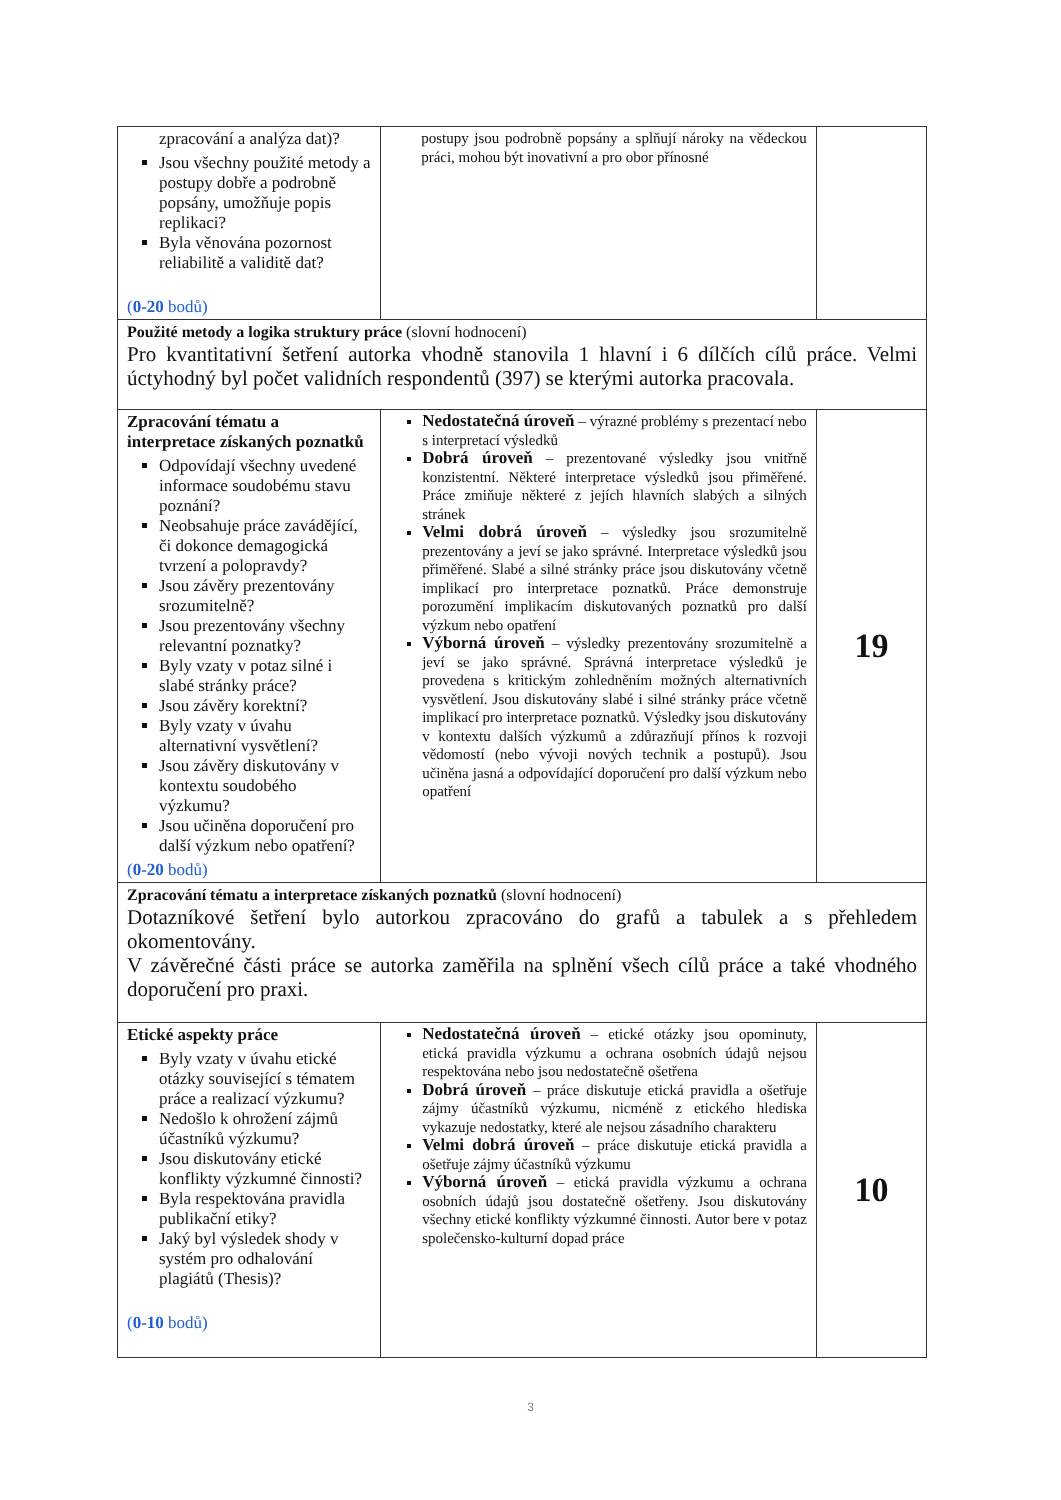| zpracování a analýza dat)? Jsou všechny použité metody a postupy dobře a podrobně popsány, umožňuje popis replikaci? Byla věnována pozornost reliabilitě a validitě dat? ( 0-20 bodů) | postupy jsou podrobně popsány a splňují nároky na vědeckou práci, mohou být inovativní a pro obor přínosné | |
| Použité metody a logika struktury práce (slovní hodnocení) Pro kvantitativní šetření autorka vhodně stanovila 1 hlavní i 6 dílčích cílů práce. Velmi úctyhodný byl počet validních respondentů (397) se kterými autorka pracovala. | | |
| Zpracování tématu a interpretace získaných poznatků Odpovídají všechny uvedené informace soudobému stavu poznání? Neobsahuje práce zavádějící, či dokonce demagogická tvrzení a polopravdy? Jsou závěry prezentovány srozumitelně? Jsou prezentovány všechny relevantní poznatky? Byly vzaty v potaz silné i slabé stránky práce? Jsou závěry korektní? Byly vzaty v úvahu alternativní vysvětlení? Jsou závěry diskutovány v kontextu soudobého výzkumu? Jsou učiněna doporučení pro další výzkum nebo opatření? ( 0-20 bodů) | Nedostatečná úroveň – výrazné problémy s prezentací nebo s interpretací výsledků Dobrá úroveň – prezentované výsledky jsou vnitřně konzistentní. Některé interpretace výsledků jsou přiměřené. Práce zmiňuje některé z jejích hlavních slabých a silných stránek Velmi dobrá úroveň – výsledky jsou srozumitelně prezentovány a jeví se jako správné. Interpretace výsledků jsou přiměřené. Slabé a silné stránky práce jsou diskutovány včetně implikací pro interpretace poznatků. Práce demonstruje porozumění implikacím diskutovaných poznatků pro další výzkum nebo opatření Výborná úroveň – výsledky prezentovány srozumitelně a jeví se jako správné. Správná interpretace výsledků je provedena s kritickým zohledněním možných alternativních vysvětlení. Jsou diskutovány slabé i silné stránky práce včetně implikací pro interpretace poznatků. Výsledky jsou diskutovány v kontextu dalších výzkumů a zdůrazňují přínos k rozvoji vědomostí (nebo vývoji nových technik a postupů). Jsou učiněna jasná a odpovídající doporučení pro další výzkum nebo opatření | 19 |
| Zpracování tématu a interpretace získaných poznatků (slovní hodnocení) Dotazníkové šetření bylo autorkou zpracováno do grafů a tabulek a s přehledem okomentovány. V závěrečné části práce se autorka zaměřila na splnění všech cílů práce a také vhodného doporučení pro praxi. | | |
| Etické aspekty práce Byly vzaty v úvahu etické otázky související s tématem práce a realizací výzkumu? Nedošlo k ohrožení zájmů účastníků výzkumu? Jsou diskutovány etické konflikty výzkumné činnosti? Byla respektována pravidla publikační etiky? Jaký byl výsledek shody v systém pro odhalování plagiátů (Thesis)? ( 0-10 bodů) | Nedostatečná úroveň – etické otázky jsou opominuty, etická pravidla výzkumu a ochrana osobních údajů nejsou respektována nebo jsou nedostatečně ošetřena Dobrá úroveň – práce diskutuje etická pravidla a ošetřuje zájmy účastníků výzkumu, nicméně z etického hlediska vykazuje nedostatky, které ale nejsou zásadního charakteru Velmi dobrá úroveň – práce diskutuje etická pravidla a ošetřuje zájmy účastníků výzkumu Výborná úroveň – etická pravidla výzkumu a ochrana osobních údajů jsou dostatečně ošetřeny. Jsou diskutovány všechny etické konflikty výzkumné činnosti. Autor bere v potaz společensko-kulturní dopad práce | 10 |
3